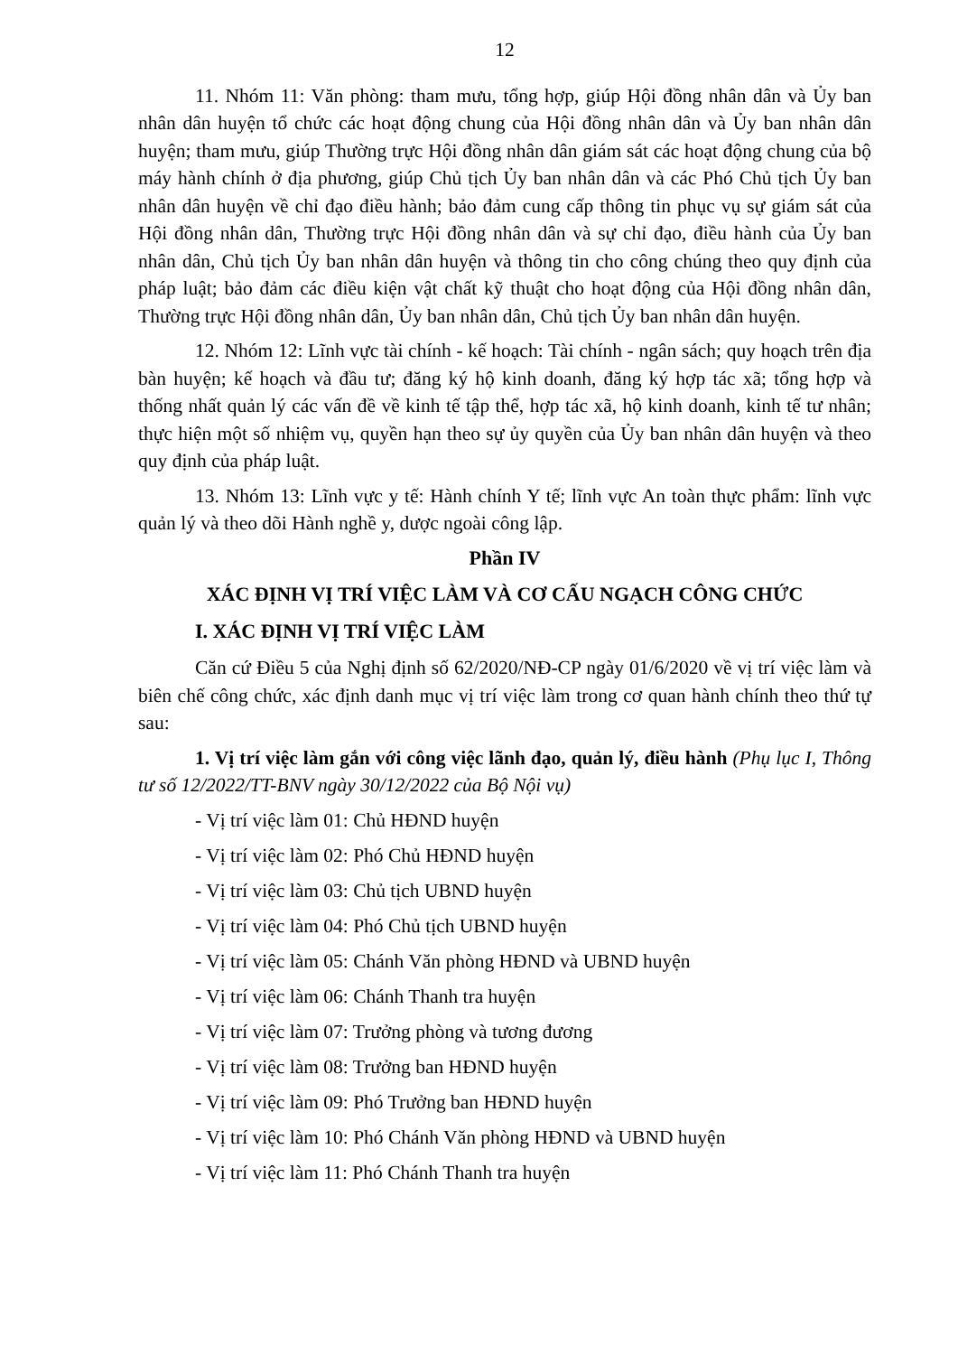12
11. Nhóm 11: Văn phòng: tham mưu, tổng hợp, giúp Hội đồng nhân dân và Ủy ban nhân dân huyện tổ chức các hoạt động chung của Hội đồng nhân dân và Ủy ban nhân dân huyện; tham mưu, giúp Thường trực Hội đồng nhân dân giám sát các hoạt động chung của bộ máy hành chính ở địa phương, giúp Chủ tịch Ủy ban nhân dân và các Phó Chủ tịch Ủy ban nhân dân huyện về chỉ đạo điều hành; bảo đảm cung cấp thông tin phục vụ sự giám sát của Hội đồng nhân dân, Thường trực Hội đồng nhân dân và sự chỉ đạo, điều hành của Ủy ban nhân dân, Chủ tịch Ủy ban nhân dân huyện và thông tin cho công chúng theo quy định của pháp luật; bảo đảm các điều kiện vật chất kỹ thuật cho hoạt động của Hội đồng nhân dân, Thường trực Hội đồng nhân dân, Ủy ban nhân dân, Chủ tịch Ủy ban nhân dân huyện.
12. Nhóm 12: Lĩnh vực tài chính - kế hoạch: Tài chính - ngân sách; quy hoạch trên địa bàn huyện; kế hoạch và đầu tư; đăng ký hộ kinh doanh, đăng ký hợp tác xã; tổng hợp và thống nhất quản lý các vấn đề về kinh tế tập thể, hợp tác xã, hộ kinh doanh, kinh tế tư nhân; thực hiện một số nhiệm vụ, quyền hạn theo sự ủy quyền của Ủy ban nhân dân huyện và theo quy định của pháp luật.
13. Nhóm 13: Lĩnh vực y tế: Hành chính Y tế; lĩnh vực An toàn thực phẩm: lĩnh vực quản lý và theo dõi Hành nghề y, dược ngoài công lập.
Phần IV
XÁC ĐỊNH VỊ TRÍ VIỆC LÀM VÀ CƠ CẤU NGẠCH CÔNG CHỨC
I. XÁC ĐỊNH VỊ TRÍ VIỆC LÀM
Căn cứ Điều 5 của Nghị định số 62/2020/NĐ-CP ngày 01/6/2020 về vị trí việc làm và biên chế công chức, xác định danh mục vị trí việc làm trong cơ quan hành chính theo thứ tự sau:
1. Vị trí việc làm gắn với công việc lãnh đạo, quản lý, điều hành (Phụ lục I, Thông tư số 12/2022/TT-BNV ngày 30/12/2022 của Bộ Nội vụ)
- Vị trí việc làm 01: Chủ HĐND huyện
- Vị trí việc làm 02: Phó Chủ HĐND huyện
- Vị trí việc làm 03: Chủ tịch UBND huyện
- Vị trí việc làm 04: Phó Chủ tịch UBND huyện
- Vị trí việc làm 05: Chánh Văn phòng HĐND và UBND huyện
- Vị trí việc làm 06: Chánh Thanh tra huyện
- Vị trí việc làm 07: Trưởng phòng và tương đương
- Vị trí việc làm 08: Trưởng ban HĐND huyện
- Vị trí việc làm 09: Phó Trưởng ban HĐND huyện
- Vị trí việc làm 10: Phó Chánh Văn phòng HĐND và UBND huyện
- Vị trí việc làm 11: Phó Chánh Thanh tra huyện